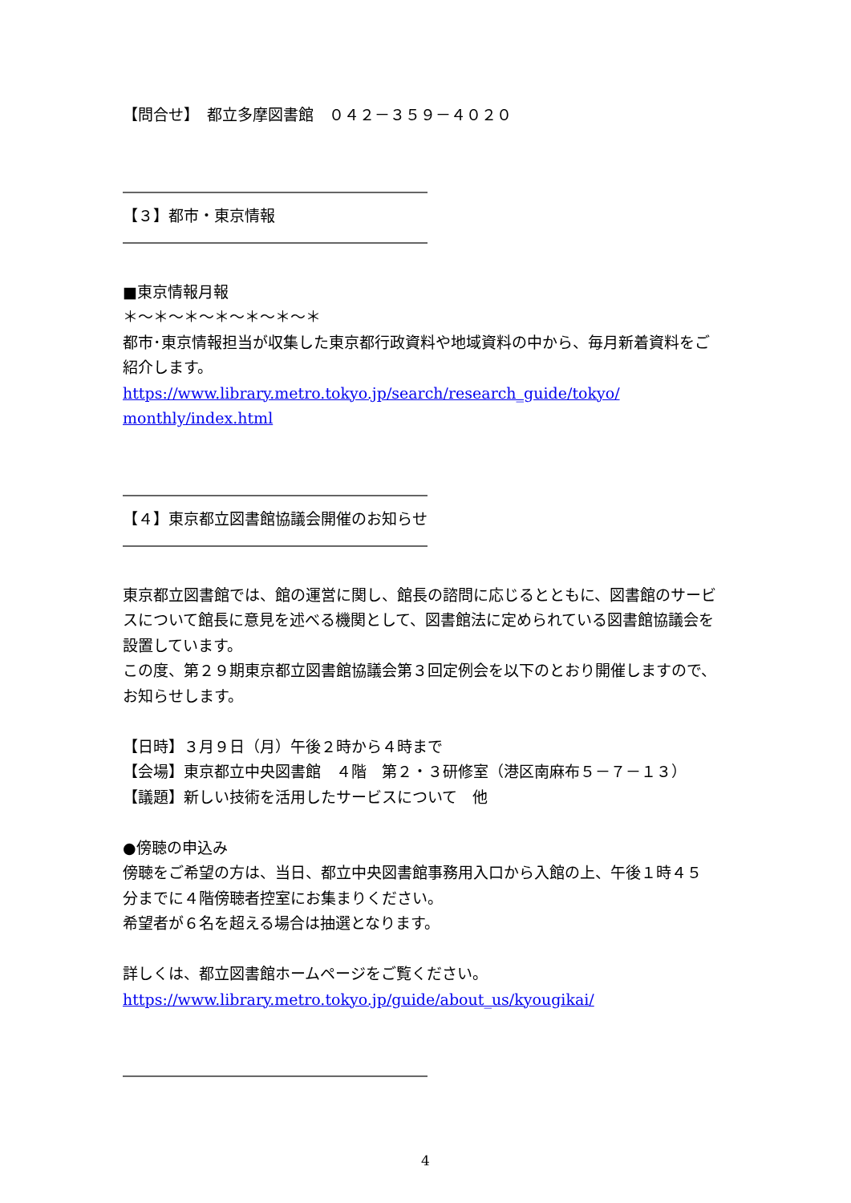【問合せ】　都立多摩図書館　０４２－３５９－４０２０
――――――――――――――――――――
【３】都市・東京情報
――――――――――――――――――――
■東京情報月報
＊～＊～＊～＊～＊～＊～＊
都市･東京情報担当が収集した東京都行政資料や地域資料の中から、毎月新着資料をご紹介します。
https://www.library.metro.tokyo.jp/search/research_guide/tokyo/ monthly/index.html
――――――――――――――――――――
【４】東京都立図書館協議会開催のお知らせ
――――――――――――――――――――
東京都立図書館では、館の運営に関し、館長の諮問に応じるとともに、図書館のサービスについて館長に意見を述べる機関として、図書館法に定められている図書館協議会を設置しています。
この度、第２９期東京都立図書館協議会第３回定例会を以下のとおり開催しますので、お知らせします。
【日時】３月９日（月）午後２時から４時まで
【会場】東京都立中央図書館　４階　第２・３研修室（港区南麻布５－７－１３）
【議題】新しい技術を活用したサービスについて　他
●傍聴の申込み
傍聴をご希望の方は、当日、都立中央図書館事務用入口から入館の上、午後１時４５分までに４階傍聴者控室にお集まりください。
希望者が６名を超える場合は抽選となります。
詳しくは、都立図書館ホームページをご覧ください。
https://www.library.metro.tokyo.jp/guide/about_us/kyougikai/
――――――――――――――――――――
4